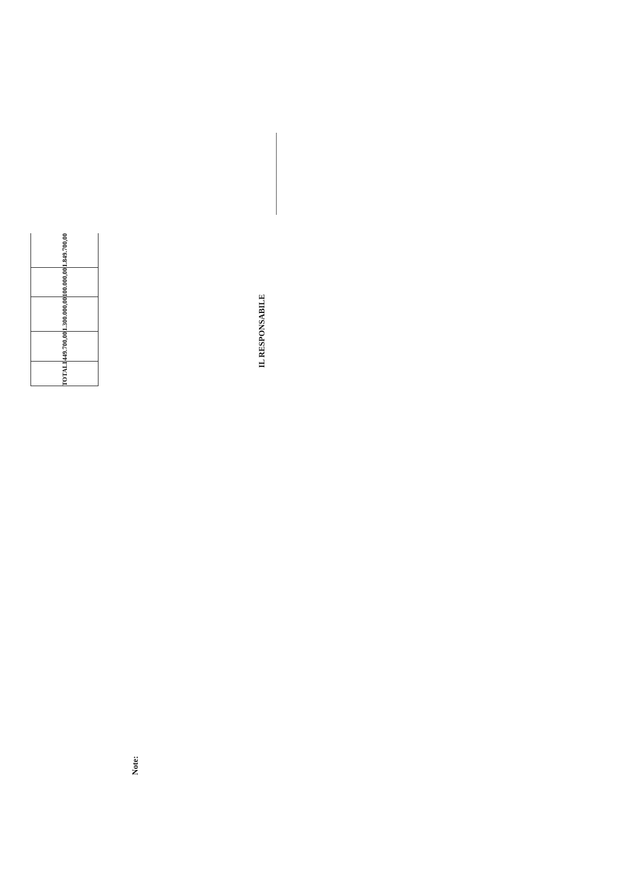| TOTALI | 449.700,00 | 1.300.000,00 | 100.000,00 | 1.849.700,00 |
Note:
IL RESPONSABILE
......................................................................